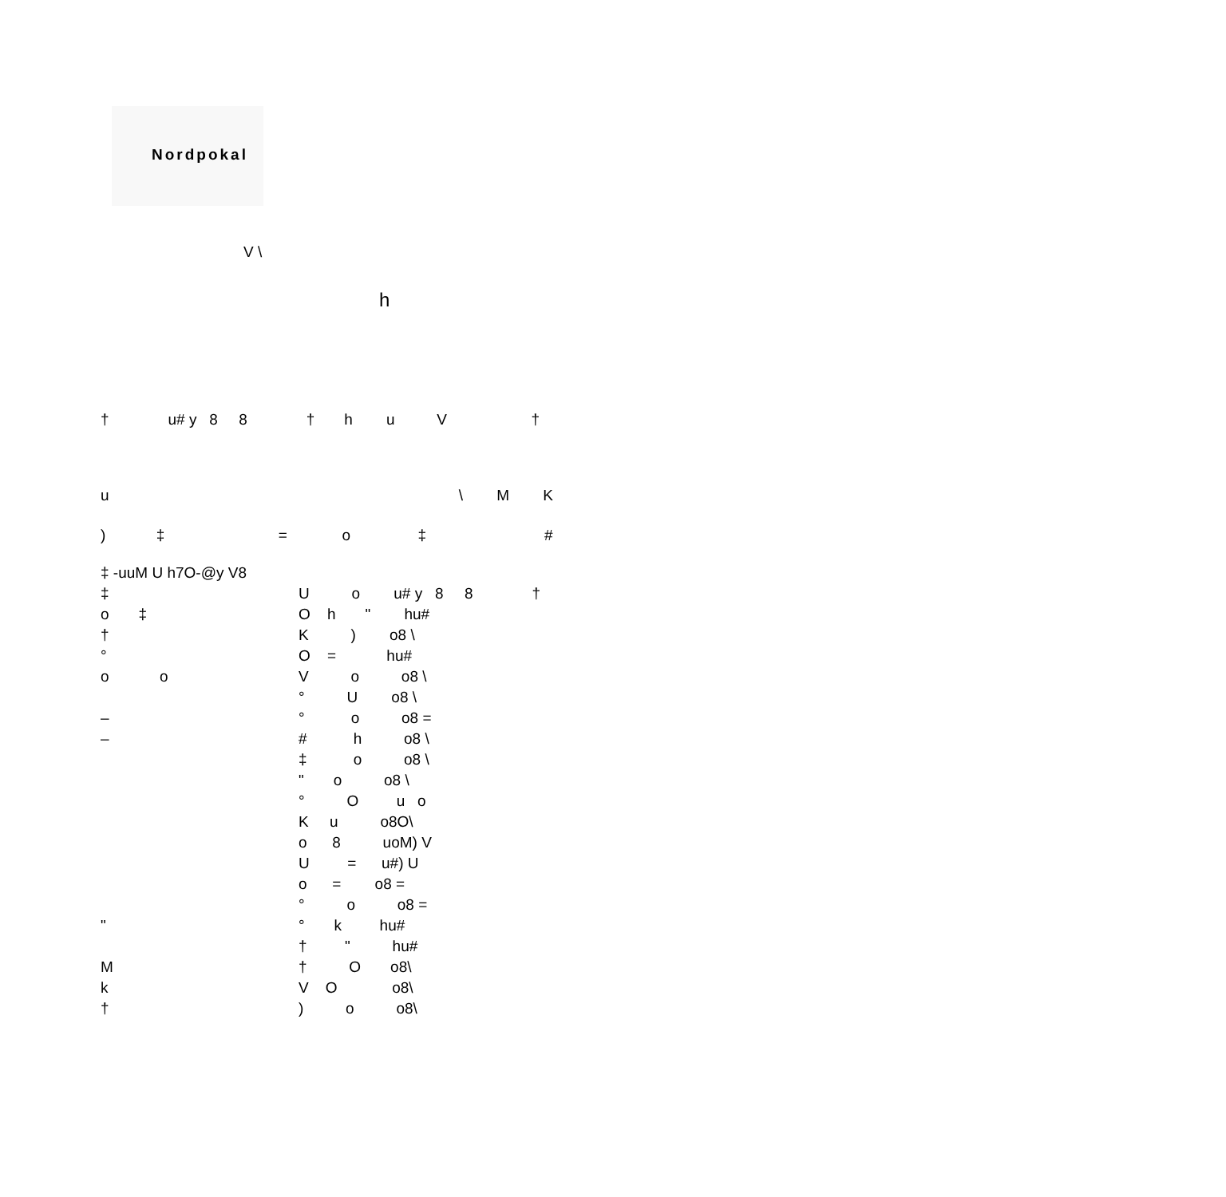Nordpokal
V \
h
† u# y 8 8 † h u V †
u \ M K
) ‡ = o ‡ #
‡ -uuM U h7O-@y V8
‡
U o u# y 8 8 †
o ‡
O h " hu#
†
K ) o8 \
°
O = hu#
o o
V o o8 \
° U o8 \
–
° o o8 =
–
# h o8 \
‡ o o8 \
" o o8 \
° O u o
K u o8O\
o 8 uoM) V
U = u#) U
o = o8 =
° o o8 =
"
° k hu#
† " hu#
M
† O o8\
k
V O o8\
†
) o o8\